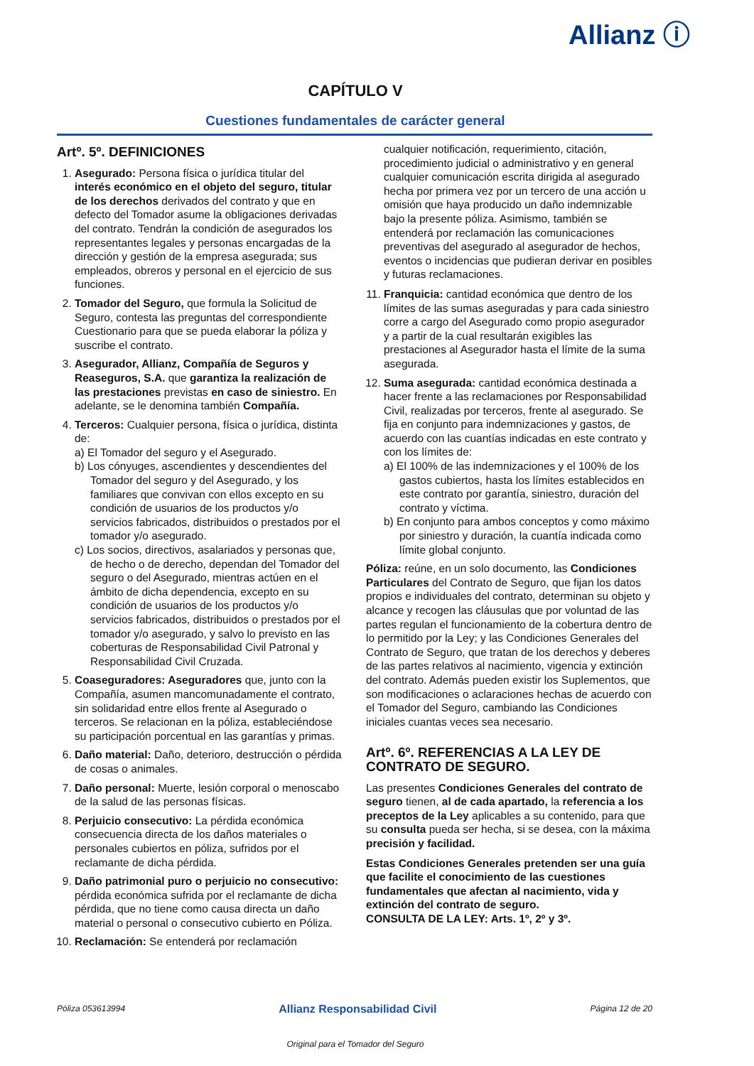Allianz ⓘ
CAPÍTULO V
Cuestiones fundamentales de carácter general
Artº. 5º. DEFINICIONES
1. Asegurado: Persona física o jurídica titular del interés económico en el objeto del seguro, titular de los derechos derivados del contrato y que en defecto del Tomador asume la obligaciones derivadas del contrato. Tendrán la condición de asegurados los representantes legales y personas encargadas de la dirección y gestión de la empresa asegurada; sus empleados, obreros y personal en el ejercicio de sus funciones.
2. Tomador del Seguro, que formula la Solicitud de Seguro, contesta las preguntas del correspondiente Cuestionario para que se pueda elaborar la póliza y suscribe el contrato.
3. Asegurador, Allianz, Compañía de Seguros y Reaseguros, S.A. que garantiza la realización de las prestaciones previstas en caso de siniestro. En adelante, se le denomina también Compañía.
4. Terceros: Cualquier persona, física o jurídica, distinta de:
a) El Tomador del seguro y el Asegurado.
b) Los cónyuges, ascendientes y descendientes del Tomador del seguro y del Asegurado, y los familiares que convivan con ellos excepto en su condición de usuarios de los productos y/o servicios fabricados, distribuidos o prestados por el tomador y/o asegurado.
c) Los socios, directivos, asalariados y personas que, de hecho o de derecho, dependan del Tomador del seguro o del Asegurado, mientras actúen en el ámbito de dicha dependencia, excepto en su condición de usuarios de los productos y/o servicios fabricados, distribuidos o prestados por el tomador y/o asegurado, y salvo lo previsto en las coberturas de Responsabilidad Civil Patronal y Responsabilidad Civil Cruzada.
5. Coaseguradores: Aseguradores que, junto con la Compañía, asumen mancomunadamente el contrato, sin solidaridad entre ellos frente al Asegurado o terceros. Se relacionan en la póliza, estableciéndose su participación porcentual en las garantías y primas.
6. Daño material: Daño, deterioro, destrucción o pérdida de cosas o animales.
7. Daño personal: Muerte, lesión corporal o menoscabo de la salud de las personas físicas.
8. Perjuicio consecutivo: La pérdida económica consecuencia directa de los daños materiales o personales cubiertos en póliza, sufridos por el reclamante de dicha pérdida.
9. Daño patrimonial puro o perjuicio no consecutivo: pérdida económica sufrida por el reclamante de dicha pérdida, que no tiene como causa directa un daño material o personal o consecutivo cubierto en Póliza.
10. Reclamación: Se entenderá por reclamación
cualquier notificación, requerimiento, citación, procedimiento judicial o administrativo y en general cualquier comunicación escrita dirigida al asegurado hecha por primera vez por un tercero de una acción u omisión que haya producido un daño indemnizable bajo la presente póliza. Asimismo, también se entenderá por reclamación las comunicaciones preventivas del asegurado al asegurador de hechos, eventos o incidencias que pudieran derivar en posibles y futuras reclamaciones.
11. Franquicia: cantidad económica que dentro de los límites de las sumas aseguradas y para cada siniestro corre a cargo del Asegurado como propio asegurador y a partir de la cual resultarán exigibles las prestaciones al Asegurador hasta el límite de la suma asegurada.
12. Suma asegurada: cantidad económica destinada a hacer frente a las reclamaciones por Responsabilidad Civil, realizadas por terceros, frente al asegurado. Se fija en conjunto para indemnizaciones y gastos, de acuerdo con las cuantías indicadas en este contrato y con los límites de:
a) El 100% de las indemnizaciones y el 100% de los gastos cubiertos, hasta los límites establecidos en este contrato por garantía, siniestro, duración del contrato y víctima.
b) En conjunto para ambos conceptos y como máximo por siniestro y duración, la cuantía indicada como límite global conjunto.
Póliza: reúne, en un solo documento, las Condiciones Particulares del Contrato de Seguro, que fijan los datos propios e individuales del contrato, determinan su objeto y alcance y recogen las cláusulas que por voluntad de las partes regulan el funcionamiento de la cobertura dentro de lo permitido por la Ley; y las Condiciones Generales del Contrato de Seguro, que tratan de los derechos y deberes de las partes relativos al nacimiento, vigencia y extinción del contrato. Además pueden existir los Suplementos, que son modificaciones o aclaraciones hechas de acuerdo con el Tomador del Seguro, cambiando las Condiciones iniciales cuantas veces sea necesario.
Artº. 6º. REFERENCIAS A LA LEY DE CONTRATO DE SEGURO.
Las presentes Condiciones Generales del contrato de seguro tienen, al de cada apartado, la referencia a los preceptos de la Ley aplicables a su contenido, para que su consulta pueda ser hecha, si se desea, con la máxima precisión y facilidad.
Estas Condiciones Generales pretenden ser una guía que facilite el conocimiento de las cuestiones fundamentales que afectan al nacimiento, vida y extinción del contrato de seguro.
CONSULTA DE LA LEY: Arts. 1º, 2º y 3º.
Póliza 053613994 Allianz Responsabilidad Civil Página 12 de 20
Original para el Tomador del Seguro